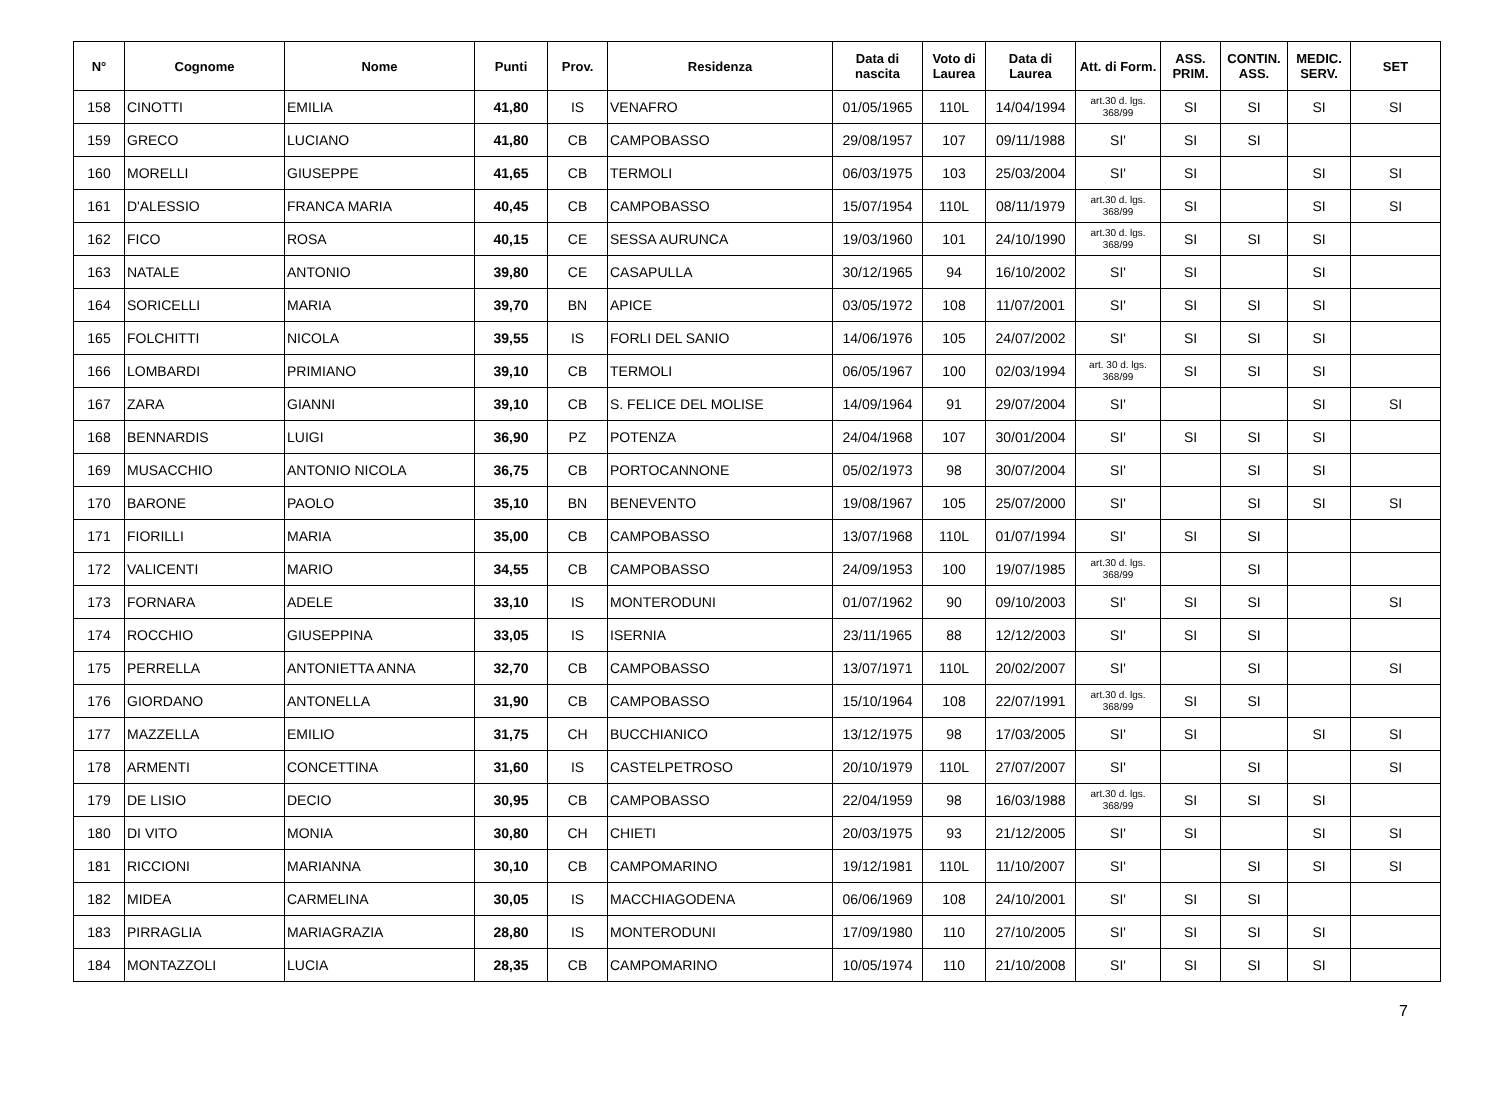| N° | Cognome | Nome | Punti | Prov. | Residenza | Data di nascita | Voto di Laurea | Data di Laurea | Att. di Form. | ASS. PRIM. | CONTIN. ASS. | MEDIC. SERV. | SET |
| --- | --- | --- | --- | --- | --- | --- | --- | --- | --- | --- | --- | --- | --- |
| 158 | CINOTTI | EMILIA | 41,80 | IS | VENAFRO | 01/05/1965 | 110L | 14/04/1994 | art.30 d. lgs. 368/99 | SI | SI | SI | SI |
| 159 | GRECO | LUCIANO | 41,80 | CB | CAMPOBASSO | 29/08/1957 | 107 | 09/11/1988 | SI' | SI | SI | | |
| 160 | MORELLI | GIUSEPPE | 41,65 | CB | TERMOLI | 06/03/1975 | 103 | 25/03/2004 | SI' | SI | | SI | SI |
| 161 | D'ALESSIO | FRANCA MARIA | 40,45 | CB | CAMPOBASSO | 15/07/1954 | 110L | 08/11/1979 | art.30 d. lgs. 368/99 | SI | | SI | SI |
| 162 | FICO | ROSA | 40,15 | CE | SESSA AURUNCA | 19/03/1960 | 101 | 24/10/1990 | art.30 d. lgs. 368/99 | SI | SI | SI | |
| 163 | NATALE | ANTONIO | 39,80 | CE | CASAPULLA | 30/12/1965 | 94 | 16/10/2002 | SI' | SI | | SI | |
| 164 | SORICELLI | MARIA | 39,70 | BN | APICE | 03/05/1972 | 108 | 11/07/2001 | SI' | SI | SI | SI | |
| 165 | FOLCHITTI | NICOLA | 39,55 | IS | FORLI DEL SANIO | 14/06/1976 | 105 | 24/07/2002 | SI' | SI | SI | SI | |
| 166 | LOMBARDI | PRIMIANO | 39,10 | CB | TERMOLI | 06/05/1967 | 100 | 02/03/1994 | art. 30 d. lgs. 368/99 | SI | SI | SI | |
| 167 | ZARA | GIANNI | 39,10 | CB | S. FELICE DEL MOLISE | 14/09/1964 | 91 | 29/07/2004 | SI' | | | SI | SI |
| 168 | BENNARDIS | LUIGI | 36,90 | PZ | POTENZA | 24/04/1968 | 107 | 30/01/2004 | SI' | SI | SI | SI | |
| 169 | MUSACCHIO | ANTONIO NICOLA | 36,75 | CB | PORTOCANNONE | 05/02/1973 | 98 | 30/07/2004 | SI' | | SI | SI | |
| 170 | BARONE | PAOLO | 35,10 | BN | BENEVENTO | 19/08/1967 | 105 | 25/07/2000 | SI' | | SI | SI | SI |
| 171 | FIORILLI | MARIA | 35,00 | CB | CAMPOBASSO | 13/07/1968 | 110L | 01/07/1994 | SI' | SI | SI | | |
| 172 | VALICENTI | MARIO | 34,55 | CB | CAMPOBASSO | 24/09/1953 | 100 | 19/07/1985 | art.30 d. lgs. 368/99 | | SI | | |
| 173 | FORNARA | ADELE | 33,10 | IS | MONTERODUNI | 01/07/1962 | 90 | 09/10/2003 | SI' | SI | SI | | SI |
| 174 | ROCCHIO | GIUSEPPINA | 33,05 | IS | ISERNIA | 23/11/1965 | 88 | 12/12/2003 | SI' | SI | SI | | |
| 175 | PERRELLA | ANTONIETTA ANNA | 32,70 | CB | CAMPOBASSO | 13/07/1971 | 110L | 20/02/2007 | SI' | | SI | | SI |
| 176 | GIORDANO | ANTONELLA | 31,90 | CB | CAMPOBASSO | 15/10/1964 | 108 | 22/07/1991 | art.30 d. lgs. 368/99 | SI | SI | | |
| 177 | MAZZELLA | EMILIO | 31,75 | CH | BUCCHIANICO | 13/12/1975 | 98 | 17/03/2005 | SI' | SI | | SI | SI |
| 178 | ARMENTI | CONCETTINA | 31,60 | IS | CASTELPETROSO | 20/10/1979 | 110L | 27/07/2007 | SI' | | SI | | SI |
| 179 | DE LISIO | DECIO | 30,95 | CB | CAMPOBASSO | 22/04/1959 | 98 | 16/03/1988 | art.30 d. lgs. 368/99 | SI | SI | SI | |
| 180 | DI VITO | MONIA | 30,80 | CH | CHIETI | 20/03/1975 | 93 | 21/12/2005 | SI' | SI | | SI | SI |
| 181 | RICCIONI | MARIANNA | 30,10 | CB | CAMPOMARINO | 19/12/1981 | 110L | 11/10/2007 | SI' | | SI | SI | SI |
| 182 | MIDEA | CARMELINA | 30,05 | IS | MACCHIAGODENA | 06/06/1969 | 108 | 24/10/2001 | SI' | SI | SI | | |
| 183 | PIRRAGLIA | MARIAGRAZIA | 28,80 | IS | MONTERODUNI | 17/09/1980 | 110 | 27/10/2005 | SI' | SI | SI | SI | |
| 184 | MONTAZZOLI | LUCIA | 28,35 | CB | CAMPOMARINO | 10/05/1974 | 110 | 21/10/2008 | SI' | SI | SI | SI | |
7